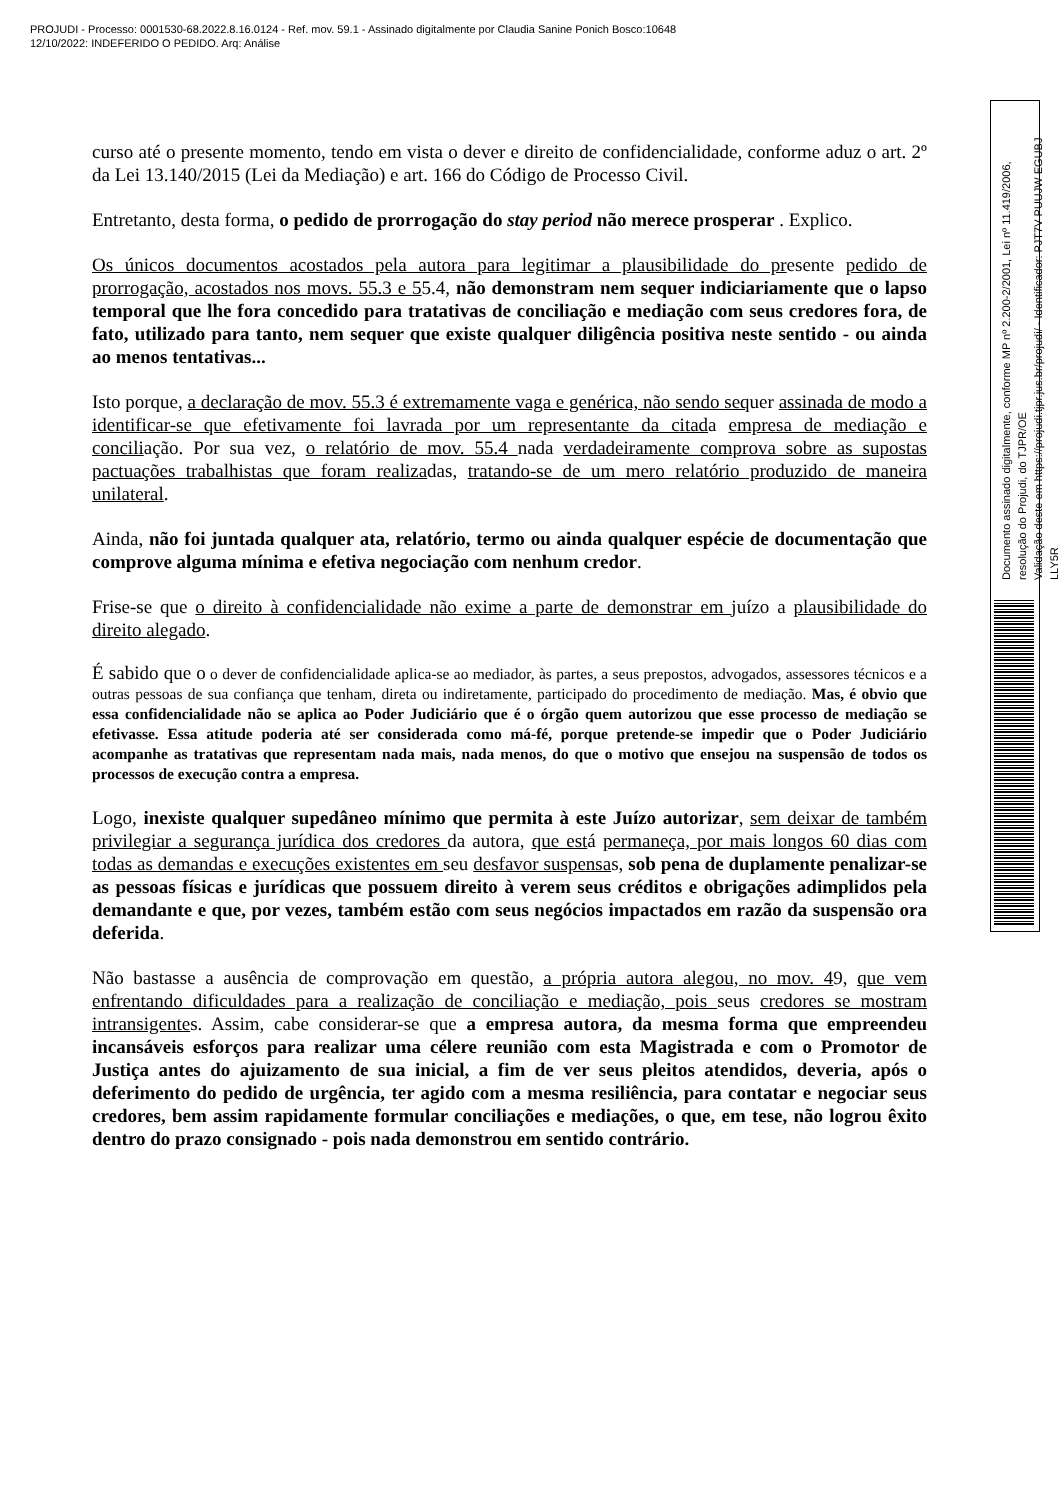PROJUDI - Processo: 0001530-68.2022.8.16.0124 - Ref. mov. 59.1 - Assinado digitalmente por Claudia Sanine Ponich Bosco:10648
12/10/2022: INDEFERIDO O PEDIDO. Arq: Análise
curso até o presente momento, tendo em vista o dever e direito de confidencialidade, conforme aduz o art. 2º da Lei 13.140/2015 (Lei da Mediação) e art. 166 do Código de Processo Civil.
Entretanto, desta forma, o pedido de prorrogação do stay period não merece prosperar . Explico.
Os únicos documentos acostados pela autora para legitimar a plausibilidade do presente pedido de prorrogação, acostados nos movs. 55.3 e 55.4, não demonstram nem sequer indiciariamente que o lapso temporal que lhe fora concedido para tratativas de conciliação e mediação com seus credores fora, de fato, utilizado para tanto, nem sequer que existe qualquer diligência positiva neste sentido - ou ainda ao menos tentativas...
Isto porque, a declaração de mov. 55.3 é extremamente vaga e genérica, não sendo sequer assinada de modo a identificar-se que efetivamente foi lavrada por um representante da citada empresa de mediação e conciliação. Por sua vez, o relatório de mov. 55.4 nada verdadeiramente comprova sobre as supostas pactuações trabalhistas que foram realizadas, tratando-se de um mero relatório produzido de maneira unilateral.
Ainda, não foi juntada qualquer ata, relatório, termo ou ainda qualquer espécie de documentação que comprove alguma mínima e efetiva negociação com nenhum credor.
Frise-se que o direito à confidencialidade não exime a parte de demonstrar em juízo a plausibilidade do direito alegado.
É sabido que o o dever de confidencialidade aplica-se ao mediador, às partes, a seus prepostos, advogados, assessores técnicos e a outras pessoas de sua confiança que tenham, direta ou indiretamente, participado do procedimento de mediação. Mas, é obvio que essa confidencialidade não se aplica ao Poder Judiciário que é o órgão quem autorizou que esse processo de mediação se efetivasse. Essa atitude poderia até ser considerada como má-fé, porque pretende-se impedir que o Poder Judiciário acompanhe as tratativas que representam nada mais, nada menos, do que o motivo que ensejou na suspensão de todos os processos de execução contra a empresa.
Logo, inexiste qualquer supedâneo mínimo que permita à este Juízo autorizar, sem deixar de também privilegiar a segurança jurídica dos credores da autora, que está permaneça, por mais longos 60 dias com todas as demandas e execuções existentes em seu desfavor suspensas, sob pena de duplamente penalizar-se as pessoas físicas e jurídicas que possuem direito à verem seus créditos e obrigações adimplidos pela demandante e que, por vezes, também estão com seus negócios impactados em razão da suspensão ora deferida.
Não bastasse a ausência de comprovação em questão, a própria autora alegou, no mov. 49, que vem enfrentando dificuldades para a realização de conciliação e mediação, pois seus credores se mostram intransigentes. Assim, cabe considerar-se que a empresa autora, da mesma forma que empreendeu incansáveis esforços para realizar uma célere reunião com esta Magistrada e com o Promotor de Justiça antes do ajuizamento de sua inicial, a fim de ver seus pleitos atendidos, deveria, após o deferimento do pedido de urgência, ter agido com a mesma resiliência, para contatar e negociar seus credores, bem assim rapidamente formular conciliações e mediações, o que, em tese, não logrou êxito dentro do prazo consignado - pois nada demonstrou em sentido contrário.
Documento assinado digitalmente, conforme MP nº 2.200-2/2001, Lei nº 11.419/2006, resolução do Projudi, do TJPR/OE
Validação deste em https://projudi.tjpr.jus.br/projudi/ - Identificador: PJT7V PUUJW EGUBJ LLY5R